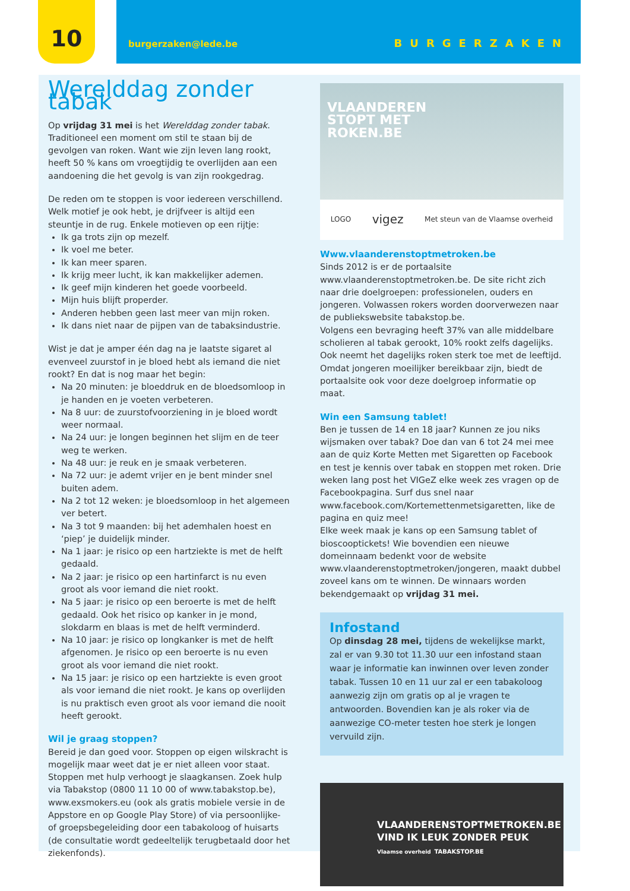10 burgerzaken@lede.be BURGERZAKEN
Werelddag zonder tabak
Op vrijdag 31 mei is het Werelddag zonder tabak. Traditioneel een moment om stil te staan bij de gevolgen van roken. Want wie zijn leven lang rookt, heeft 50 % kans om vroegtijdig te overlijden aan een aandoening die het gevolg is van zijn rookgedrag.
De reden om te stoppen is voor iedereen verschillend. Welk motief je ook hebt, je drijfveer is altijd een steuntje in de rug. Enkele motieven op een rijtje:
Ik ga trots zijn op mezelf.
Ik voel me beter.
Ik kan meer sparen.
Ik krijg meer lucht, ik kan makkelijker ademen.
Ik geef mijn kinderen het goede voorbeeld.
Mijn huis blijft properder.
Anderen hebben geen last meer van mijn roken.
Ik dans niet naar de pijpen van de tabaksindustrie.
Wist je dat je amper één dag na je laatste sigaret al evenveel zuurstof in je bloed hebt als iemand die niet rookt? En dat is nog maar het begin:
Na 20 minuten: je bloeddruk en de bloedsomloop in je handen en je voeten verbeteren.
Na 8 uur: de zuurstofvoorziening in je bloed wordt weer normaal.
Na 24 uur: je longen beginnen het slijm en de teer weg te werken.
Na 48 uur: je reuk en je smaak verbeteren.
Na 72 uur: je ademt vrijer en je bent minder snel buiten adem.
Na 2 tot 12 weken: je bloedsomloop in het algemeen ver betert.
Na 3 tot 9 maanden: bij het ademhalen hoest en ‘piep’ je duidelijk minder.
Na 1 jaar: je risico op een hartziekte is met de helft gedaald.
Na 2 jaar: je risico op een hartinfarct is nu even groot als voor iemand die niet rookt.
Na 5 jaar: je risico op een beroerte is met de helft gedaald. Ook het risico op kanker in je mond, slokdarm en blaas is met de helft verminderd.
Na 10 jaar: je risico op longkanker is met de helft afgenomen. Je risico op een beroerte is nu even groot als voor iemand die niet rookt.
Na 15 jaar: je risico op een hartziekte is even groot als voor iemand die niet rookt. Je kans op overlijden is nu praktisch even groot als voor iemand die nooit heeft gerookt.
Wil je graag stoppen?
Bereid je dan goed voor. Stoppen op eigen wilskracht is mogelijk maar weet dat je er niet alleen voor staat. Stoppen met hulp verhoogt je slaagkansen. Zoek hulp via Tabakstop (0800 11 10 00 of www.tabakstop.be), www.exsmokers.eu (ook als gratis mobiele versie in de Appstore en op Google Play Store) of via persoonlijke- of groepsbegeleiding door een tabakoloog of huisarts (de consultatie wordt gedeeltelijk terugbetaald door het ziekenfonds).
VLAANDEREN
STOPT MET
ROKEN.BE
LOGO vigez Met steun van de Vlaamse overheid
Www.vlaanderenstoptmetroken.be
Sinds 2012 is er de portaalsite www.vlaanderenstoptmetroken.be. De site richt zich naar drie doelgroepen: professionelen, ouders en jongeren. Volwassen rokers worden doorverwezen naar de publiekswebsite tabakstop.be.
Volgens een bevraging heeft 37% van alle middelbare scholieren al tabak gerookt, 10% rookt zelfs dagelijks. Ook neemt het dagelijks roken sterk toe met de leeftijd. Omdat jongeren moeilijker bereikbaar zijn, biedt de portaalsite ook voor deze doelgroep informatie op maat.
Win een Samsung tablet!
Ben je tussen de 14 en 18 jaar? Kunnen ze jou niks wijsmaken over tabak? Doe dan van 6 tot 24 mei mee aan de quiz Korte Metten met Sigaretten op Facebook en test je kennis over tabak en stoppen met roken. Drie weken lang post het VIGeZ elke week zes vragen op de Facebookpagina. Surf dus snel naar www.facebook.com/Kortemettenmetsigaretten, like de pagina en quiz mee!
Elke week maak je kans op een Samsung tablet of bioscooptickets! Wie bovendien een nieuwe domeinnaam bedenkt voor de website www.vlaanderenstoptmetroken/jongeren, maakt dubbel zoveel kans om te winnen. De winnaars worden bekendgemaakt op vrijdag 31 mei.
Infostand
Op dinsdag 28 mei, tijdens de wekelijkse markt, zal er van 9.30 tot 11.30 uur een infostand staan waar je informatie kan inwinnen over leven zonder tabak. Tussen 10 en 11 uur zal er een tabakoloog aanwezig zijn om gratis op al je vragen te antwoorden. Bovendien kan je als roker via de aanwezige CO-meter testen hoe sterk je longen vervuild zijn.
VLAANDERENSTOPTMETROKEN.BE
VIND IK LEUK ZONDER PEUK
Vlaamse overheid TABAKSTOP.BE